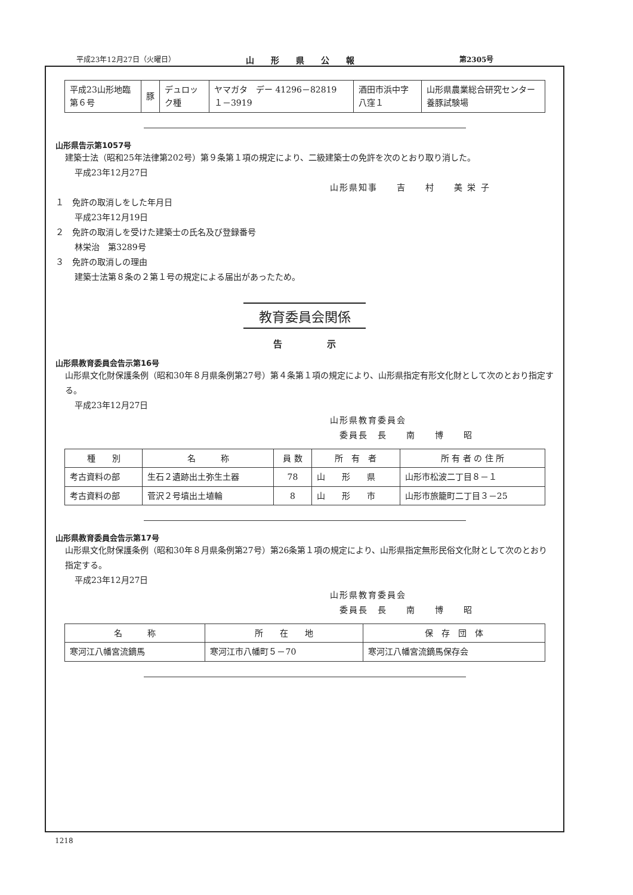平成23年12月27日（火曜日） 山　　形　　県　　公　　報 第2305号
| 平成23山形地臨第６号 | 豚 | デュロック種 | ヤマガタ デー 41296－82819 １－3919 | 酒田市浜中字八窪１ | 山形県農業総合研究センター養豚試験場 |
山形県告示第1057号
建築士法（昭和25年法律第202号）第９条第１項の規定により、二級建築士の免許を次のとおり取り消した。
平成23年12月27日
山形県知事　　吉　　村　　美 栄 子
１　免許の取消しをした年月日
平成23年12月19日
２　免許の取消しを受けた建築士の氏名及び登録番号
林栄治　第3289号
３　免許の取消しの理由
建築士法第８条の２第１号の規定による届出があったため。
教育委員会関係
告　　　　　示
山形県教育委員会告示第16号
山形県文化財保護条例（昭和30年８月県条例第27号）第４条第１項の規定により、山形県指定有形文化財として次のとおり指定する。
平成23年12月27日
山形県教育委員会
　委員長　長　　南　　博　　昭
| 種 別 | 名 称 | 員 数 | 所 有 者 | 所 有 者 の 住 所 |
| --- | --- | --- | --- | --- |
| 考古資料の部 | 生石２遺跡出土弥生土器 | 78 | 山 形 県 | 山形市松波二丁目８－１ |
| 考古資料の部 | 菅沢２号墳出土埴輪 | 8 | 山 形 市 | 山形市旅籠町二丁目３－25 |
山形県教育委員会告示第17号
山形県文化財保護条例（昭和30年８月県条例第27号）第26条第１項の規定により、山形県指定無形民俗文化財として次のとおり指定する。
平成23年12月27日
山形県教育委員会
　委員長　長　　南　　博　　昭
| 名 称 | 所 在 地 | 保 存 団 体 |
| --- | --- | --- |
| 寒河江八幡宮流鏑馬 | 寒河江市八幡町５－70 | 寒河江八幡宮流鏑馬保存会 |
1218